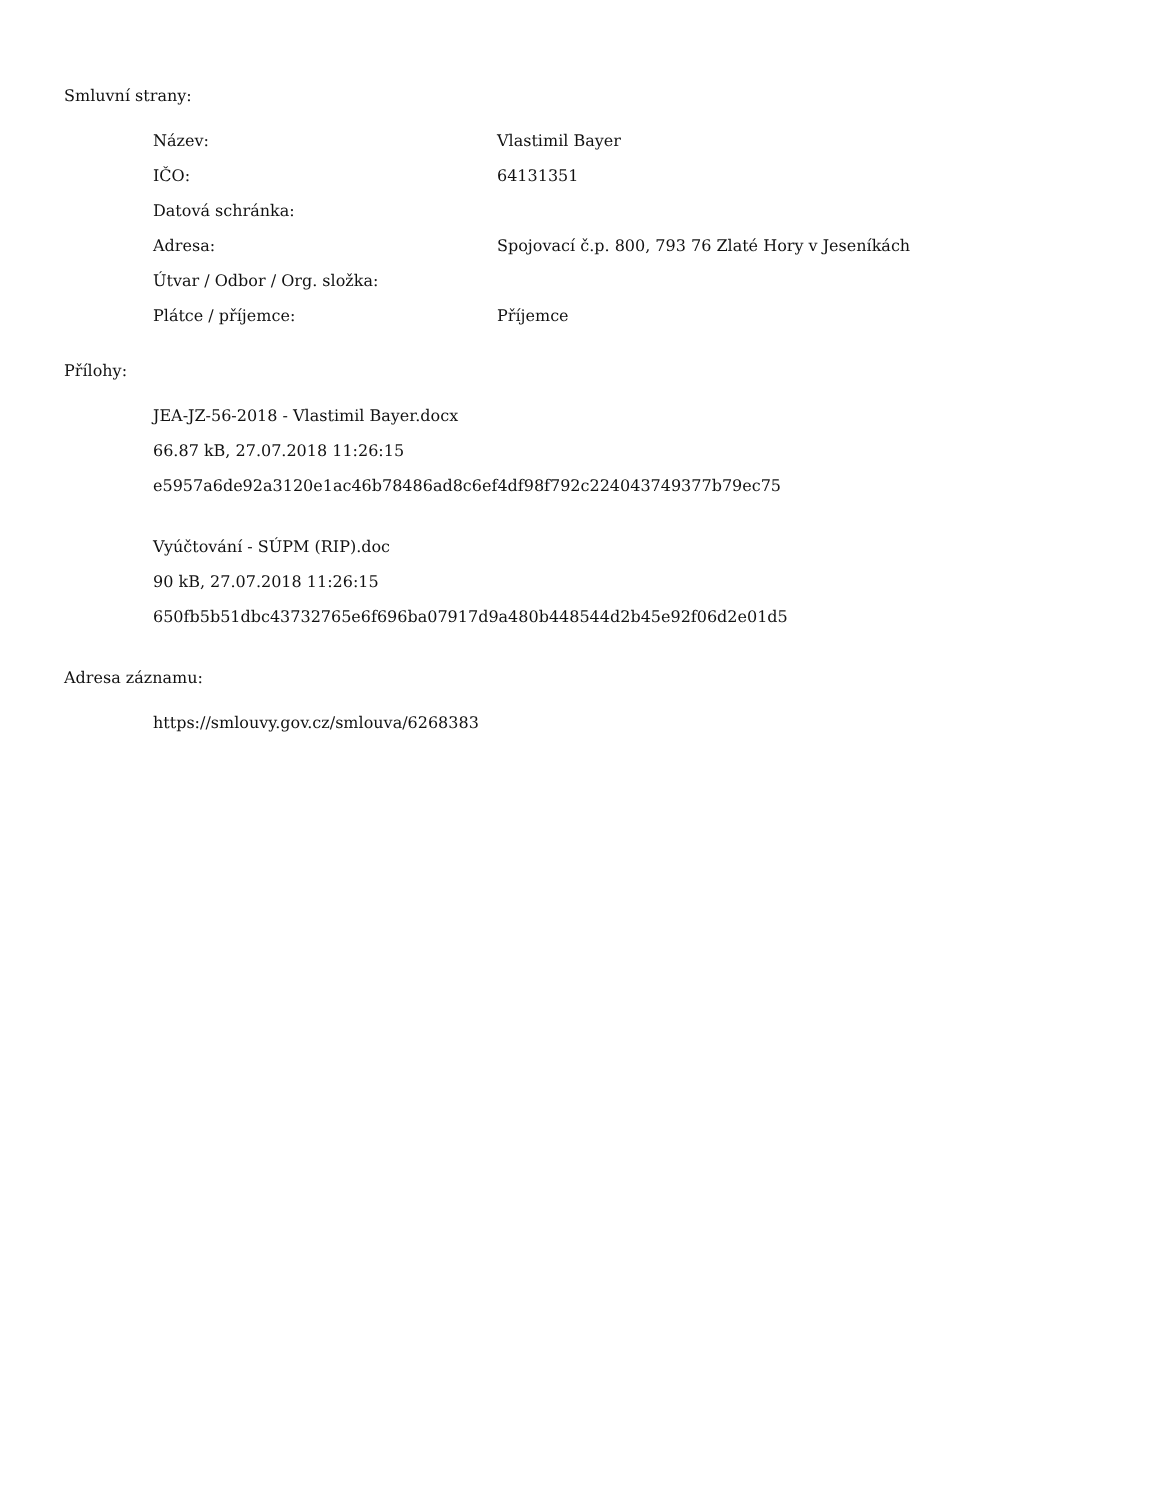Smluvní strany:
| Název: | Vlastimil Bayer |
| IČO: | 64131351 |
| Datová schránka: | |
| Adresa: | Spojovací č.p. 800, 793 76 Zlaté Hory v Jeseníkách |
| Útvar / Odbor / Org. složka: | |
| Plátce / příjemce: | Příjemce |
Přílohy:
JEA-JZ-56-2018 - Vlastimil Bayer.docx
66.87 kB, 27.07.2018 11:26:15
e5957a6de92a3120e1ac46b78486ad8c6ef4df98f792c224043749377b79ec75
Vyúčtování - SÚPM (RIP).doc
90 kB, 27.07.2018 11:26:15
650fb5b51dbc43732765e6f696ba07917d9a480b448544d2b45e92f06d2e01d5
Adresa záznamu:
https://smlouvy.gov.cz/smlouva/6268383